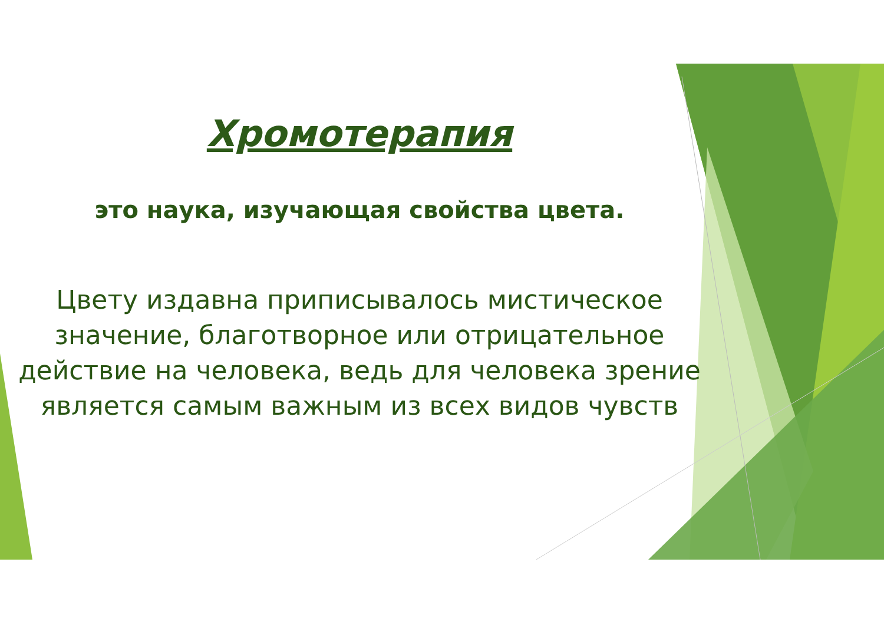Хромотерапия
это наука, изучающая свойства цвета.
Цвету издавна приписывалось мистическое значение, благотворное или отрицательное действие на человека, ведь для человека зрение является самым важным из всех видов чувств